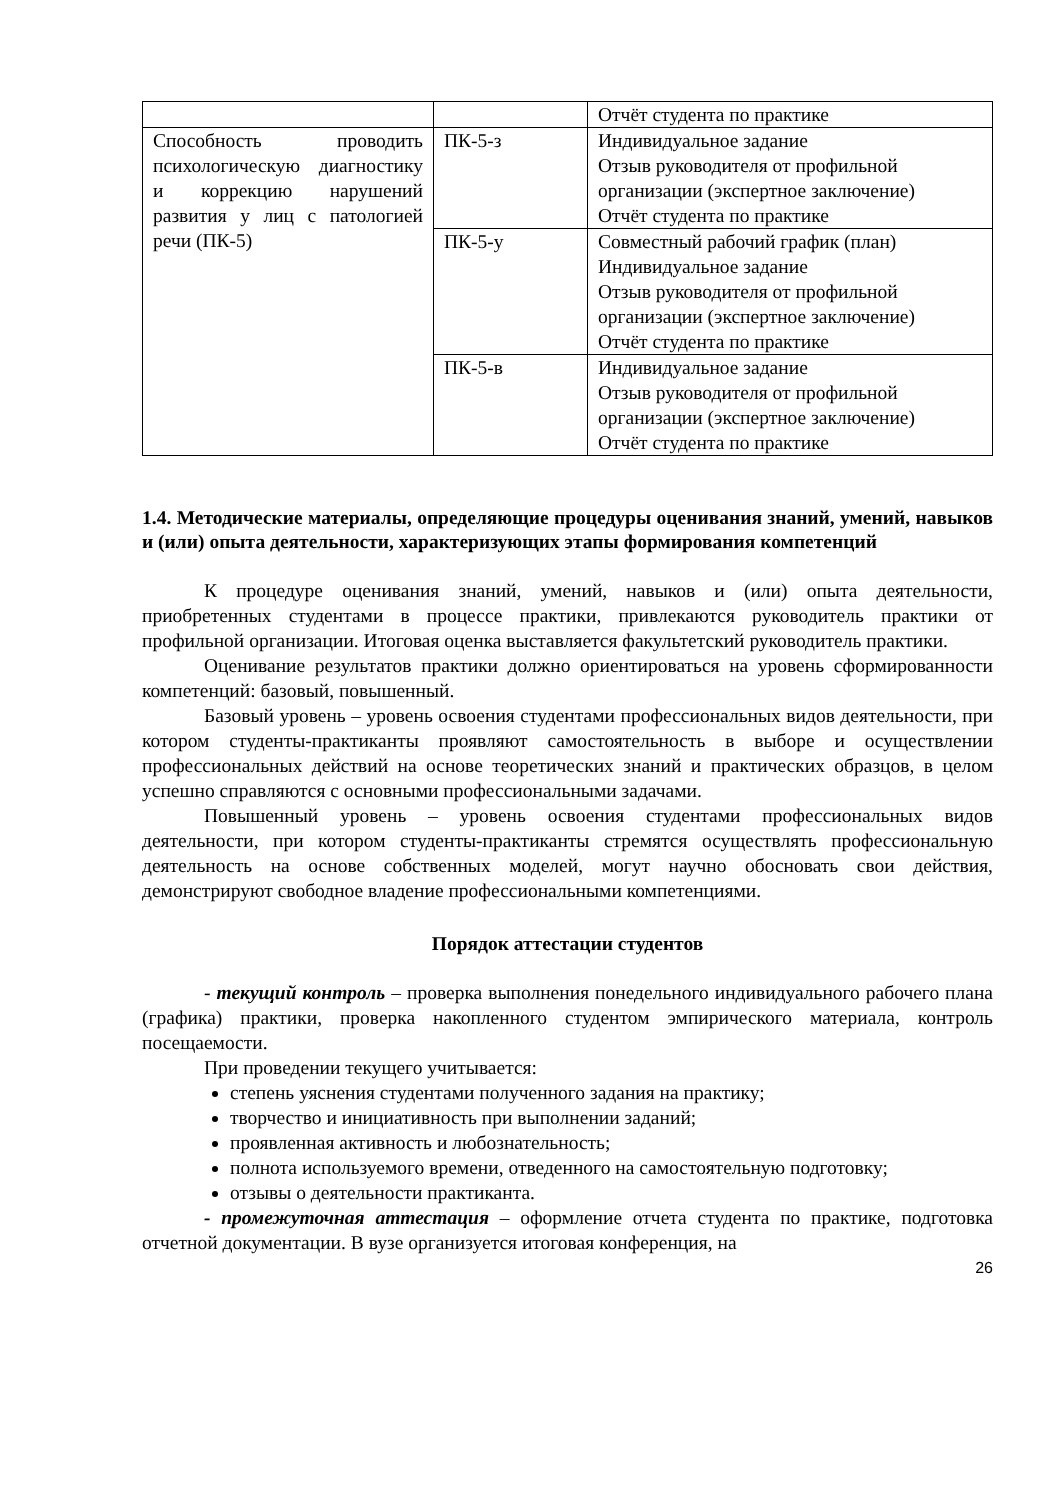| | | Отчёт студента по практике |
| Способность проводить психологическую диагностику и коррекцию нарушений развития у лиц с патологией речи (ПК-5) | ПК-5-з | Индивидуальное задание Отзыв руководителя от профильной организации (экспертное заключение) Отчёт студента по практике |
| | ПК-5-у | Совместный рабочий график (план) Индивидуальное задание Отзыв руководителя от профильной организации (экспертное заключение) Отчёт студента по практике |
| | ПК-5-в | Индивидуальное задание Отзыв руководителя от профильной организации (экспертное заключение) Отчёт студента по практике |
1.4. Методические материалы, определяющие процедуры оценивания знаний, умений, навыков и (или) опыта деятельности, характеризующих этапы формирования компетенций
К процедуре оценивания знаний, умений, навыков и (или) опыта деятельности, приобретенных студентами в процессе практики, привлекаются руководитель практики от профильной организации. Итоговая оценка выставляется факультетский руководитель практики.
Оценивание результатов практики должно ориентироваться на уровень сформированности компетенций: базовый, повышенный.
Базовый уровень – уровень освоения студентами профессиональных видов деятельности, при котором студенты-практиканты проявляют самостоятельность в выборе и осуществлении профессиональных действий на основе теоретических знаний и практических образцов, в целом успешно справляются с основными профессиональными задачами.
Повышенный уровень – уровень освоения студентами профессиональных видов деятельности, при котором студенты-практиканты стремятся осуществлять профессиональную деятельность на основе собственных моделей, могут научно обосновать свои действия, демонстрируют свободное владение профессиональными компетенциями.
Порядок аттестации студентов
- текущий контроль – проверка выполнения понедельного индивидуального рабочего плана (графика) практики, проверка накопленного студентом эмпирического материала, контроль посещаемости.
При проведении текущего учитывается:
степень уяснения студентами полученного задания на практику;
творчество и инициативность при выполнении заданий;
проявленная активность и любознательность;
полнота используемого времени, отведенного на самостоятельную подготовку;
отзывы о деятельности практиканта.
- промежуточная аттестация – оформление отчета студента по практике, подготовка отчетной документации. В вузе организуется итоговая конференция, на
26